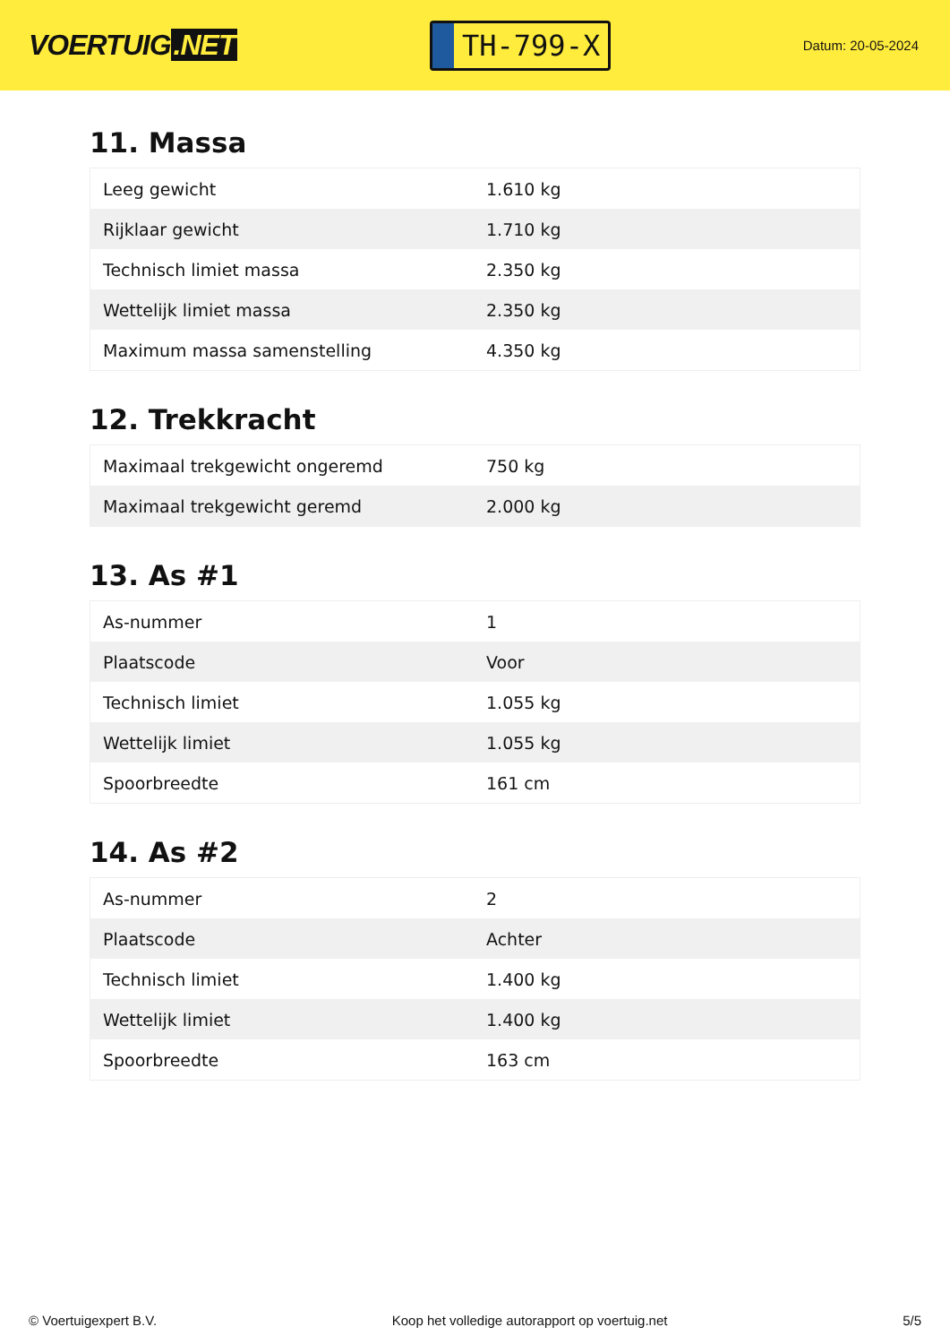VOERTUIG.NET
TH-799-X
Datum: 20-05-2024
11. Massa
| Leeg gewicht | 1.610 kg |
| Rijklaar gewicht | 1.710 kg |
| Technisch limiet massa | 2.350 kg |
| Wettelijk limiet massa | 2.350 kg |
| Maximum massa samenstelling | 4.350 kg |
12. Trekkracht
| Maximaal trekgewicht ongeremd | 750 kg |
| Maximaal trekgewicht geremd | 2.000 kg |
13. As #1
| As-nummer | 1 |
| Plaatscode | Voor |
| Technisch limiet | 1.055 kg |
| Wettelijk limiet | 1.055 kg |
| Spoorbreedte | 161 cm |
14. As #2
| As-nummer | 2 |
| Plaatscode | Achter |
| Technisch limiet | 1.400 kg |
| Wettelijk limiet | 1.400 kg |
| Spoorbreedte | 163 cm |
© Voertuigexpert B.V. Koop het volledige autorapport op voertuig.net 5/5